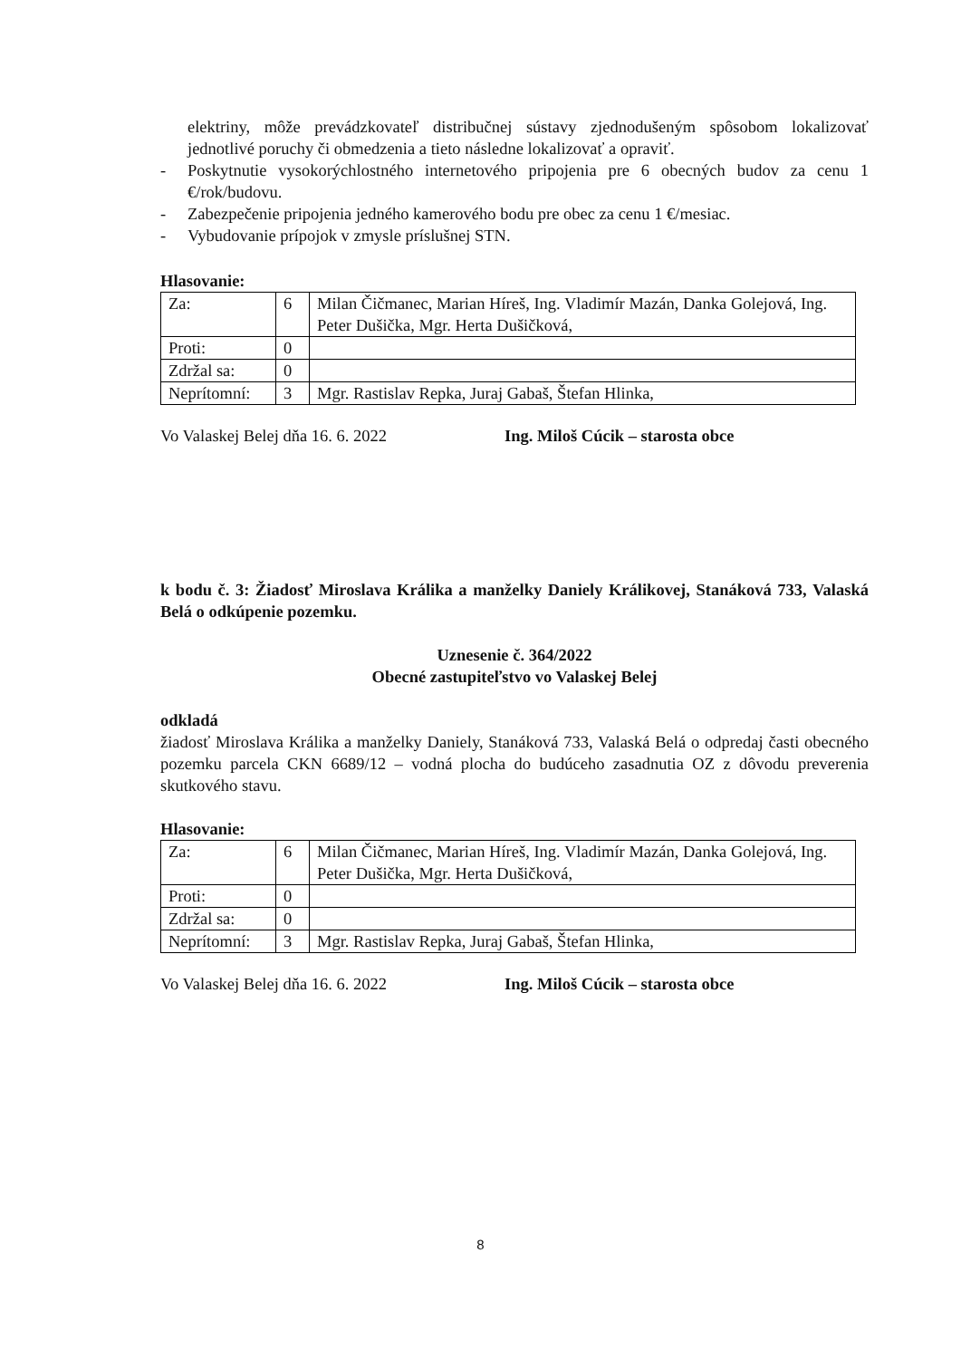elektriny, môže prevádzkovateľ distribučnej sústavy zjednodušeným spôsobom lokalizovať jednotlivé poruchy či obmedzenia a tieto následne lokalizovať a opraviť.
- Poskytnutie vysokorýchlostného internetového pripojenia pre 6 obecných budov za cenu 1 €/rok/budovu.
- Zabezpečenie pripojenia jedného kamerového bodu pre obec za cenu 1 €/mesiac.
- Vybudovanie prípojok v zmysle príslušnej STN.
Hlasovanie:
| Za: | 6 | Milan Čičmanec, Marian Híreš, Ing. Vladimír Mazán, Danka Golejová, Ing. Peter Dušička, Mgr. Herta Dušičková, |
| Proti: | 0 | |
| Zdržal sa: | 0 | |
| Neprítomní: | 3 | Mgr. Rastislav Repka, Juraj Gabaš, Štefan Hlinka, |
Vo Valaskej Belej dňa 16. 6. 2022 Ing. Miloš Cúcik – starosta obce
k bodu č. 3: Žiadosť Miroslava Králika a manželky Daniely Králikovej, Stanáková 733, Valaská Belá o odkúpenie pozemku.
Uznesenie č. 364/2022
Obecné zastupiteľstvo vo Valaskej Belej
odkladá
žiadosť Miroslava Králika a manželky Daniely, Stanáková 733, Valaská Belá o odpredaj časti obecného pozemku parcela CKN 6689/12 – vodná plocha do budúceho zasadnutia OZ z dôvodu preverenia skutkového stavu.
Hlasovanie:
| Za: | 6 | Milan Čičmanec, Marian Híreš, Ing. Vladimír Mazán, Danka Golejová, Ing. Peter Dušička, Mgr. Herta Dušičková, |
| Proti: | 0 | |
| Zdržal sa: | 0 | |
| Neprítomní: | 3 | Mgr. Rastislav Repka, Juraj Gabaš, Štefan Hlinka, |
Vo Valaskej Belej dňa 16. 6. 2022 Ing. Miloš Cúcik – starosta obce
8